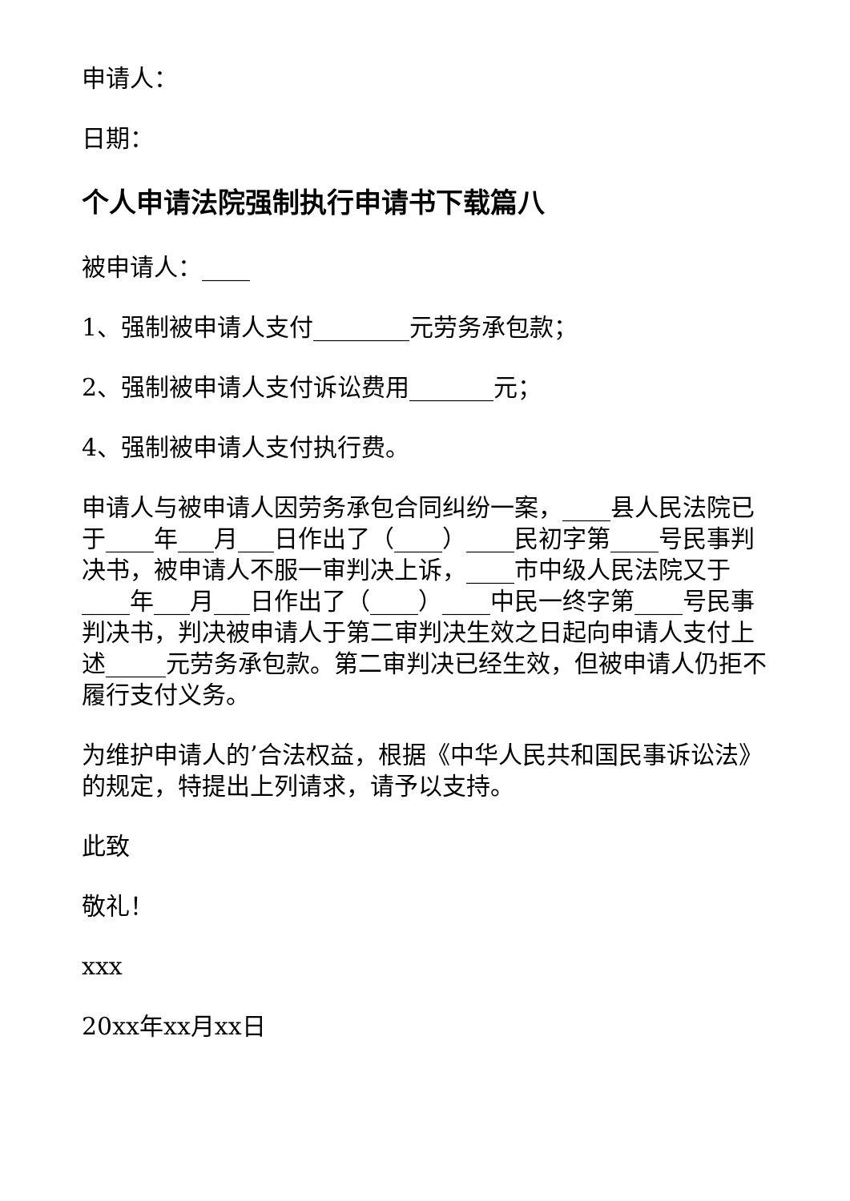申请人：
日期：
个人申请法院强制执行申请书下载篇八
被申请人：____
1、强制被申请人支付________元劳务承包款；
2、强制被申请人支付诉讼费用_______元；
4、强制被申请人支付执行费。
申请人与被申请人因劳务承包合同纠纷一案，____县人民法院已于____年___月___日作出了（____）____民初字第____号民事判决书，被申请人不服一审判决上诉，____市中级人民法院又于____年___月___日作出了（____）____中民一终字第____号民事判决书，判决被申请人于第二审判决生效之日起向申请人支付上述_____元劳务承包款。第二审判决已经生效，但被申请人仍拒不履行支付义务。
为维护申请人的’合法权益，根据《中华人民共和国民事诉讼法》的规定，特提出上列请求，请予以支持。
此致
敬礼！
xxx
20xx年xx月xx日